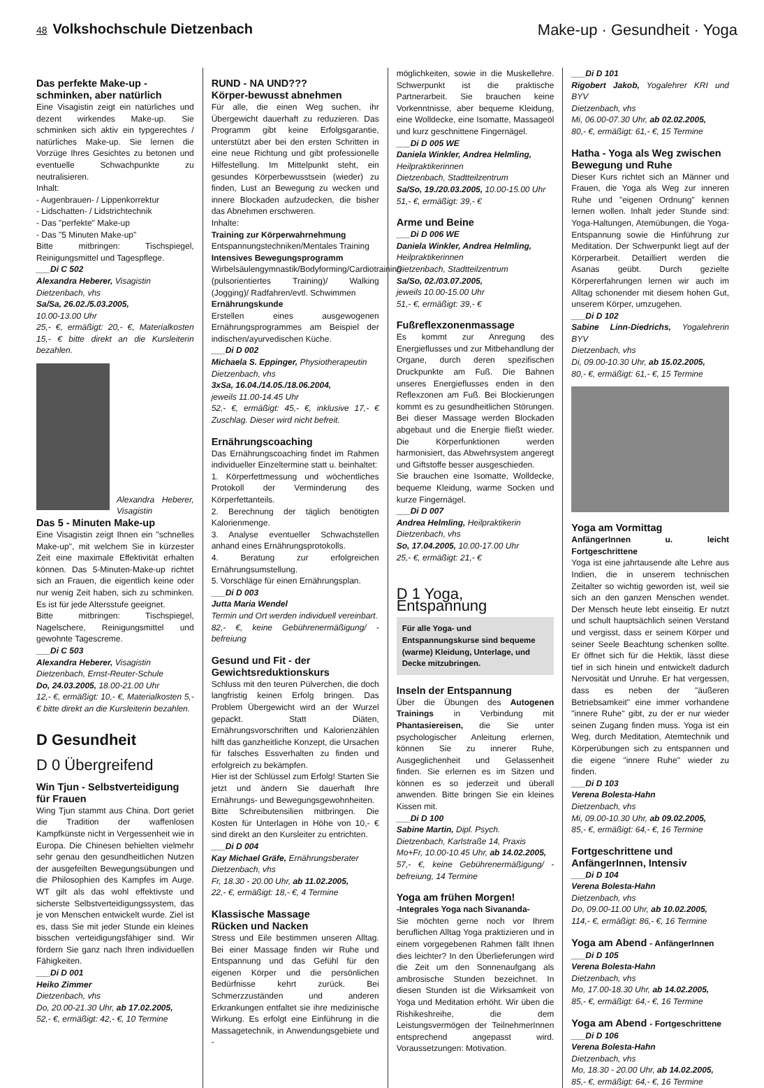48 Volkshochschule Dietzenbach
Make-up · Gesundheit · Yoga
Das perfekte Make-up - schminken, aber natürlich
Eine Visagistin zeigt ein natürliches und dezent wirkendes Make-up. Sie schminken sich aktiv ein typgerechtes / natürliches Make-up. Sie lernen die Vorzüge Ihres Gesichtes zu betonen und eventuelle Schwachpunkte zu neutralisieren.
Inhalt:
- Augenbrauen- / Lippenkorrektur
- Lidschatten- / Lidstrichtechnik
- Das "perfekte" Make-up
- Das "5 Minuten Make-up"
Bitte mitbringen: Tischspiegel, Reinigungsmittel und Tagespflege.
___Di C 502
Alexandra Heberer, Visagistin
Dietzenbach, vhs
Sa/Sa, 26.02./5.03.2005,
10.00-13.00 Uhr
25,- €, ermäßigt: 20,- €, Materialkosten 15,- € bitte direkt an die Kursleiterin bezahlen.
Alexandra Heberer, Visagistin
Das 5 - Minuten Make-up
Eine Visagistin zeigt Ihnen ein "schnelles Make-up", mit welchem Sie in kürzester Zeit eine maximale Effektivität erhalten können. Das 5-Minuten-Make-up richtet sich an Frauen, die eigentlich keine oder nur wenig Zeit haben, sich zu schminken. Es ist für jede Altersstufe geeignet.
Bitte mitbringen: Tischspiegel, Nagelschere, Reinigungsmittel und gewohnte Tagescreme.
___Di C 503
Alexandra Heberer, Visagistin
Dietzenbach, Ernst-Reuter-Schule
Do, 24.03.2005, 18.00-21.00 Uhr
12,- €, ermäßigt: 10,- €, Materialkosten 5,- € bitte direkt an die Kursleiterin bezahlen.
D Gesundheit
D 0 Übergreifend
Win Tjun - Selbstverteidigung für Frauen
Wing Tjun stammt aus China. Dort geriet die Tradition der waffenlosen Kampfkünste nicht in Vergessenheit wie in Europa. Die Chinesen behielten vielmehr sehr genau den gesundheitlichen Nutzen der ausgefeilten Bewegungsübungen und die Philosophien des Kampfes im Auge. WT gilt als das wohl effektivste und sicherste Selbstverteidigungssystem, das je von Menschen entwickelt wurde. Ziel ist es, dass Sie mit jeder Stunde ein kleines bisschen verteidigungsfähiger sind. Wir fördern Sie ganz nach Ihren individuellen Fähigkeiten.
___Di D 001
Heiko Zimmer
Dietzenbach, vhs
Do, 20.00-21.30 Uhr, ab 17.02.2005,
52,- €, ermäßigt: 42,- €, 10 Termine
RUND - NA UND???
Körper-bewusst abnehmen
Für alle, die einen Weg suchen, ihr Übergewicht dauerhaft zu reduzieren. Das Programm gibt keine Erfolgsgarantie, unterstützt aber bei den ersten Schritten in eine neue Richtung und gibt professionelle Hilfestellung. Im Mittelpunkt steht, ein gesundes Körperbewusstsein (wieder) zu finden, Lust an Bewegung zu wecken und innere Blockaden aufzudecken, die bisher das Abnehmen erschweren.
Inhalte:
Training zur Körperwahrnehmung
Entspannungstechniken/Mentales Training
Intensives Bewegungsprogramm
Wirbelsäulengymnastik/Bodyforming/Cardiotraining (pulsorientiertes Training)/ Walking (Jogging)/ Radfahren/evtl. Schwimmen
Ernährungskunde
Erstellen eines ausgewogenen Ernährungsprogrammes am Beispiel der indischen/ayurvedischen Küche.
___Di D 002
Michaela S. Eppinger, Physiotherapeutin
Dietzenbach, vhs
3xSa, 16.04./14.05./18.06.2004,
jeweils 11.00-14.45 Uhr
52,- €, ermäßigt: 45,- €, inklusive 17,- € Zuschlag. Dieser wird nicht befreit.
Ernährungscoaching
Das Ernährungscoaching findet im Rahmen individueller Einzeltermine statt u. beinhaltet:
1. Körperfettmessung und wöchentliches Protokoll der Verminderung des Körperfettanteils.
2. Berechnung der täglich benötigten Kalorienmenge.
3. Analyse eventueller Schwachstellen anhand eines Ernährungsprotokolls.
4. Beratung zur erfolgreichen Ernährungsumstellung.
5. Vorschläge für einen Ernährungsplan.
___Di D 003
Jutta Maria Wendel
Termin und Ort werden individuell vereinbart.
82,- €, keine Gebührenermäßigung/ -befreiung
Gesund und Fit - der Gewichtsreduktionskurs
Schluss mit den teuren Pülverchen, die doch langfristig keinen Erfolg bringen. Das Problem Übergewicht wird an der Wurzel gepackt. Statt Diäten, Ernährungsvorschriften und Kalorienzählen hilft das ganzheitliche Konzept, die Ursachen für falsches Essverhalten zu finden und erfolgreich zu bekämpfen.
Hier ist der Schlüssel zum Erfolg! Starten Sie jetzt und ändern Sie dauerhaft Ihre Ernährungs- und Bewegungsgewohnheiten.
Bitte Schreibutensilien mitbringen. Die Kosten für Unterlagen in Höhe von 10,- € sind direkt an den Kursleiter zu entrichten.
___Di D 004
Kay Michael Gräfe, Ernährungsberater
Dietzenbach, vhs
Fr, 18.30 - 20.00 Uhr, ab 11.02.2005,
22,- €, ermäßigt: 18,- €, 4 Termine
Klassische Massage
Rücken und Nacken
Stress und Eile bestimmen unseren Alltag. Bei einer Massage finden wir Ruhe und Entspannung und das Gefühl für den eigenen Körper und die persönlichen Bedürfnisse kehrt zurück. Bei Schmerzzuständen und anderen Erkrankungen entfaltet sie ihre medizinische Wirkung. Es erfolgt eine Einführung in die Massagetechnik, in Anwendungsgebiete und -
möglichkeiten, sowie in die Muskellehre. Schwerpunkt ist die praktische Partnerarbeit. Sie brauchen keine Vorkenntnisse, aber bequeme Kleidung, eine Wolldecke, eine Isomatte, Massageöl und kurz geschnittene Fingernägel.
___Di D 005 WE
Daniela Winkler, Andrea Helmling,
Heilpraktikerinnen
Dietzenbach, Stadtteilzentrum
Sa/So, 19./20.03.2005, 10.00-15.00 Uhr
51,- €, ermäßigt: 39,- €
Arme und Beine
___Di D 006 WE
Daniela Winkler, Andrea Helmling,
Heilpraktikerinnen
Dietzenbach, Stadtteilzentrum
Sa/So, 02./03.07.2005,
jeweils 10.00-15.00 Uhr
51,- €, ermäßigt: 39,- €
Fußreflexzonenmassage
Es kommt zur Anregung des Energieflusses und zur Mitbehandlung der Organe, durch deren spezifischen Druckpunkte am Fuß. Die Bahnen unseres Energieflusses enden in den Reflexzonen am Fuß. Bei Blockierungen kommt es zu gesundheitlichen Störungen. Bei dieser Massage werden Blockaden abgebaut und die Energie fließt wieder. Die Körperfunktionen werden harmonisiert, das Abwehrsystem angeregt und Giftstoffe besser ausgeschieden.
Sie brauchen eine Isomatte, Wolldecke, bequeme Kleidung, warme Socken und kurze Fingernägel.
___Di D 007
Andrea Helmling, Heilpraktikerin
Dietzenbach, vhs
So, 17.04.2005, 10.00-17.00 Uhr
25,- €, ermäßigt: 21,- €
D 1 Yoga, Entspannung
Für alle Yoga- und Entspannungskurse sind bequeme (warme) Kleidung, Unterlage, und Decke mitzubringen.
Inseln der Entspannung
Über die Übungen des Autogenen Trainings in Verbindung mit Phantasiereisen, die Sie unter psychologischer Anleitung erlernen, können Sie zu innerer Ruhe, Ausgeglichenheit und Gelassenheit finden. Sie erlernen es im Sitzen und können es so jederzeit und überall anwenden. Bitte bringen Sie ein kleines Kissen mit.
___Di D 100
Sabine Martin, Dipl. Psych.
Dietzenbach, Karlstraße 14, Praxis
Mo+Fr, 10.00-10.45 Uhr, ab 14.02.2005,
57,- €, keine Gebührenermäßigung/ -befreiung, 14 Termine
Yoga am frühen Morgen!
-Integrales Yoga nach Sivananda-
Sie möchten gerne noch vor Ihrem beruflichen Alltag Yoga praktizieren und in einem vorgegebenen Rahmen fällt Ihnen dies leichter? In den Überlieferungen wird die Zeit um den Sonnenaufgang als ambrosische Stunden bezeichnet. In diesen Stunden ist die Wirksamkeit von Yoga und Meditation erhöht. Wir üben die Rishikeshreihe, die dem Leistungsvermögen der TeilnehmerInnen entsprechend angepasst wird. Voraussetzungen: Motivation.
___Di D 101
Rigobert Jakob, Yogalehrer KRI und BYV
Dietzenbach, vhs
Mi, 06.00-07.30 Uhr, ab 02.02.2005,
80,- €, ermäßigt: 61,- €, 15 Termine
Hatha - Yoga als Weg zwischen Bewegung und Ruhe
Dieser Kurs richtet sich an Männer und Frauen, die Yoga als Weg zur inneren Ruhe und "eigenen Ordnung" kennen lernen wollen. Inhalt jeder Stunde sind: Yoga-Haltungen, Atemübungen, die Yoga-Entspannung sowie die Hinführung zur Meditation. Der Schwerpunkt liegt auf der Körperarbeit. Detailliert werden die Asanas geübt. Durch gezielte Körpererfahrungen lernen wir auch im Alltag schonender mit diesem hohen Gut, unserem Körper, umzugehen.
___Di D 102
Sabine Linn-Diedrichs, Yogalehrerin BYV
Dietzenbach, vhs
Di, 09.00-10.30 Uhr, ab 15.02.2005,
80,- €, ermäßigt: 61,- €, 15 Termine
Yoga am Vormittag
AnfängerInnen u. leicht Fortgeschrittene
Yoga ist eine jahrtausende alte Lehre aus Indien, die in unserem technischen Zeitalter so wichtig geworden ist, weil sie sich an den ganzen Menschen wendet. Der Mensch heute lebt einseitig. Er nutzt und schult hauptsächlich seinen Verstand und vergisst, dass er seinem Körper und seiner Seele Beachtung schenken sollte. Er öffnet sich für die Hektik, lässt diese tief in sich hinein und entwickelt dadurch Nervosität und Unruhe. Er hat vergessen, dass es neben der "äußeren Betriebsamkeit" eine immer vorhandene "innere Ruhe" gibt, zu der er nur wieder seinen Zugang finden muss. Yoga ist ein Weg, durch Meditation, Atemtechnik und Körperübungen sich zu entspannen und die eigene "innere Ruhe" wieder zu finden.
___Di D 103
Verena Bolesta-Hahn
Dietzenbach, vhs
Mi, 09.00-10.30 Uhr, ab 09.02.2005,
85,- €, ermäßigt: 64,- €, 16 Termine
Fortgeschrittene und AnfängerInnen, Intensiv
___Di D 104
Verena Bolesta-Hahn
Dietzenbach, vhs
Do, 09.00-11.00 Uhr, ab 10.02.2005,
114,- €, ermäßigt: 86,- €, 16 Termine
Yoga am Abend - AnfängerInnen
___Di D 105
Verena Bolesta-Hahn
Dietzenbach, vhs
Mo, 17.00-18.30 Uhr, ab 14.02.2005,
85,- €, ermäßigt: 64,- €, 16 Termine
Yoga am Abend - Fortgeschrittene
___Di D 106
Verena Bolesta-Hahn
Dietzenbach, vhs
Mo, 18.30 - 20.00 Uhr, ab 14.02.2005,
85,- €, ermäßigt: 64,- €, 16 Termine